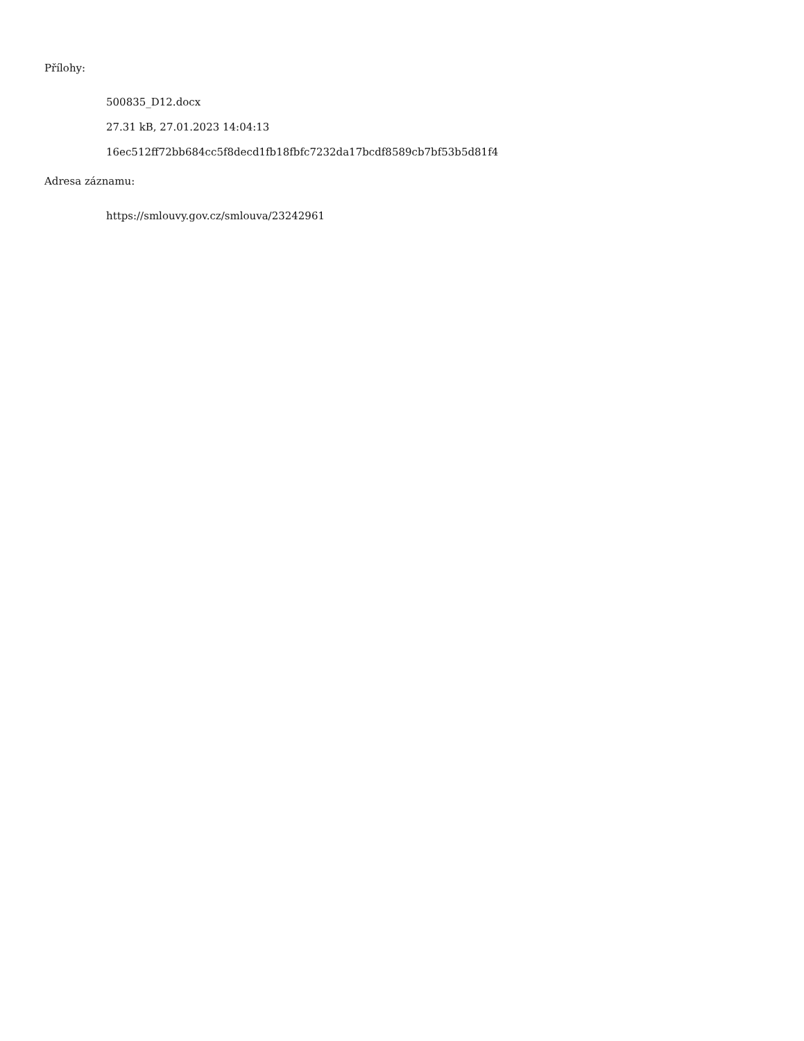Přílohy:
500835_D12.docx
27.31 kB, 27.01.2023 14:04:13
16ec512ff72bb684cc5f8decd1fb18fbfc7232da17bcdf8589cb7bf53b5d81f4
Adresa záznamu:
https://smlouvy.gov.cz/smlouva/23242961